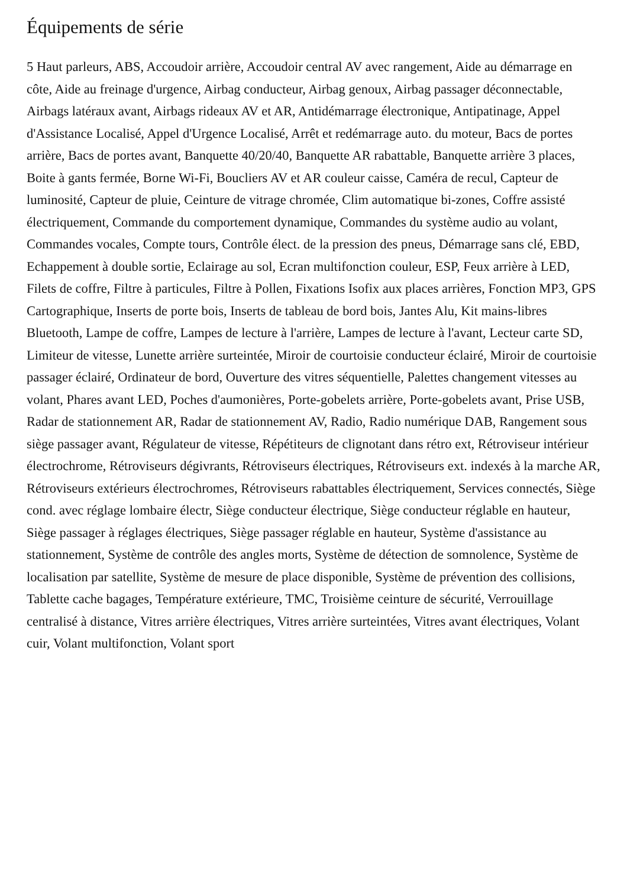Équipements de série
5 Haut parleurs, ABS, Accoudoir arrière, Accoudoir central AV avec rangement, Aide au démarrage en côte, Aide au freinage d'urgence, Airbag conducteur, Airbag genoux, Airbag passager déconnectable, Airbags latéraux avant, Airbags rideaux AV et AR, Antidémarrage électronique, Antipatinage, Appel d'Assistance Localisé, Appel d'Urgence Localisé, Arrêt et redémarrage auto. du moteur, Bacs de portes arrière, Bacs de portes avant, Banquette 40/20/40, Banquette AR rabattable, Banquette arrière 3 places, Boite à gants fermée, Borne Wi-Fi, Boucliers AV et AR couleur caisse, Caméra de recul, Capteur de luminosité, Capteur de pluie, Ceinture de vitrage chromée, Clim automatique bi-zones, Coffre assisté électriquement, Commande du comportement dynamique, Commandes du système audio au volant, Commandes vocales, Compte tours, Contrôle élect. de la pression des pneus, Démarrage sans clé, EBD, Echappement à double sortie, Eclairage au sol, Ecran multifonction couleur, ESP, Feux arrière à LED, Filets de coffre, Filtre à particules, Filtre à Pollen, Fixations Isofix aux places arrières, Fonction MP3, GPS Cartographique, Inserts de porte bois, Inserts de tableau de bord bois, Jantes Alu, Kit mains-libres Bluetooth, Lampe de coffre, Lampes de lecture à l'arrière, Lampes de lecture à l'avant, Lecteur carte SD, Limiteur de vitesse, Lunette arrière surteintée, Miroir de courtoisie conducteur éclairé, Miroir de courtoisie passager éclairé, Ordinateur de bord, Ouverture des vitres séquentielle, Palettes changement vitesses au volant, Phares avant LED, Poches d'aumonières, Porte-gobelets arrière, Porte-gobelets avant, Prise USB, Radar de stationnement AR, Radar de stationnement AV, Radio, Radio numérique DAB, Rangement sous siège passager avant, Régulateur de vitesse, Répétiteurs de clignotant dans rétro ext, Rétroviseur intérieur électrochrome, Rétroviseurs dégivrants, Rétroviseurs électriques, Rétroviseurs ext. indexés à la marche AR, Rétroviseurs extérieurs électrochromes, Rétroviseurs rabattables électriquement, Services connectés, Siège cond. avec réglage lombaire électr, Siège conducteur électrique, Siège conducteur réglable en hauteur, Siège passager à réglages électriques, Siège passager réglable en hauteur, Système d'assistance au stationnement, Système de contrôle des angles morts, Système de détection de somnolence, Système de localisation par satellite, Système de mesure de place disponible, Système de prévention des collisions, Tablette cache bagages, Température extérieure, TMC, Troisième ceinture de sécurité, Verrouillage centralisé à distance, Vitres arrière électriques, Vitres arrière surteintées, Vitres avant électriques, Volant cuir, Volant multifonction, Volant sport